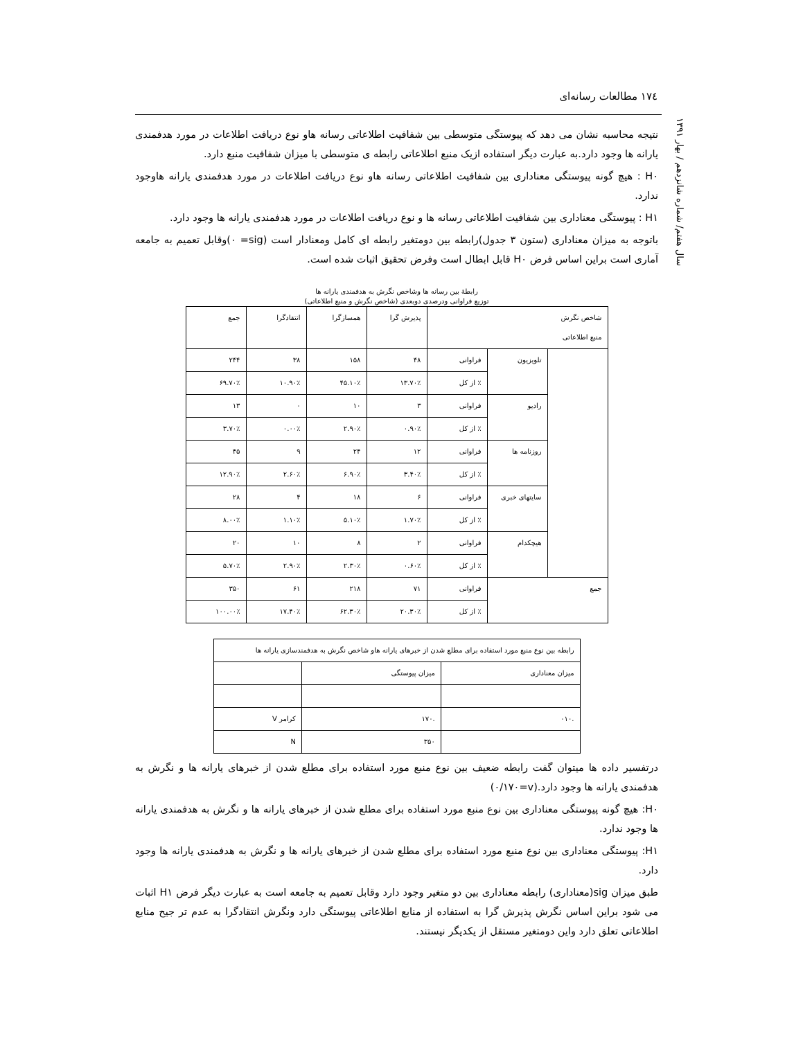١٧٤ مطالعات رسانه‌ای
سال هفتم/ شماره شانزدهم / بهار ١٣٩١
نتیجه محاسبه نشان می دهد که پیوستگی متوسطی بین شفافیت اطلاعاتی رسانه هاو نوع دریافت اطلاعات در مورد هدفمندی یارانه ها وجود دارد.به عبارت دیگر استفاده ازیک منبع اطلاعاتی رابطه ی متوسطی با میزان شفافیت منبع دارد.
H٠ : هیچ گونه پیوستگی معناداری بین شفافیت اطلاعاتی رسانه هاو نوع دریافت اطلاعات در مورد هدفمندی یارانه هاوجود ندارد.
H١ : پیوستگی معناداری بین شفافیت اطلاعاتی رسانه ها و نوع دریافت اطلاعات در مورد هدفمندی یارانه ها وجود دارد.
باتوجه به میزان معناداری (ستون ٣ جدول)رابطه بین دومتغیر رابطه ای کامل ومعنادار است (sig= ٠)وقابل تعمیم به جامعه آماری است براین اساس فرض H٠ قابل ابطال است وفرض تحقیق اثبات شده است.
رابطهٔ بین رسانه ها وشاخص نگرش به هدفمندی یارانه ها
توزیع فراوانی ودرصدی دوبعدی (شاخص نگرش و منبع اطلاعاتی)
| شاخص نگرش منبع اطلاعاتی | | | پذیرش گرا | همسازگرا | انتقادگرا | جمع |
| --- | --- | --- | --- | --- | --- | --- |
| | تلویزیون | فراوانی | ۴۸ | ۱۵۸ | ۳۸ | ۲۴۴ |
| | | ٪ از کل | ۱۳.۷۰٪ | ۴۵.۱۰٪ | ۱۰.۹۰٪ | ۶۹.۷۰٪ |
| | رادیو | فراوانی | ۳ | ۱۰ | ۰ | ۱۳ |
| | | ٪ از کل | ۰.۹۰٪ | ۲.۹۰٪ | ۰.۰۰٪ | ۳.۷۰٪ |
| | روزنامه ها | فراوانی | ۱۲ | ۲۴ | ۹ | ۴۵ |
| | | ٪ از کل | ۳.۴۰٪ | ۶.۹۰٪ | ۲.۶۰٪ | ۱۲.۹۰٪ |
| | سایتهای خبری | فراوانی | ۶ | ۱۸ | ۴ | ۲۸ |
| | | ٪ از کل | ۱.۷۰٪ | ۵.۱۰٪ | ۱.۱۰٪ | ۸.۰۰٪ |
| | هیچکدام | فراوانی | ۲ | ۸ | ۱۰ | ۲۰ |
| | | ٪ از کل | ۰.۶۰٪ | ۲.۳۰٪ | ۲.۹۰٪ | ۵.۷۰٪ |
| جمع | | فراوانی | ۷۱ | ۲۱۸ | ۶۱ | ۳۵۰ |
| | | ٪ از کل | ۲۰.۳۰٪ | ۶۲.۳۰٪ | ۱۷.۴۰٪ | ۱۰۰.۰۰٪ |
| رابطه بین نوع منبع مورد استفاده برای مطلع شدن از خبرهای یارانه هاو شاخص نگرش به هدفمندسازی یارانه ها | | |
| میزان معناداری | میزان پیوستگی | |
| .۰۱۰ | .۱۷۰ | کرامر V |
| | ۳۵۰ | N |
درتفسیر داده ها میتوان گفت رابطه ضعیف بین نوع منبع مورد استفاده برای مطلع شدن از خبرهای یارانه ها و نگرش به هدفمندی یارانه ها وجود دارد.(v=٠/١٧٠)
H٠: هیچ گونه پیوستگی معناداری بین نوع منبع مورد استفاده برای مطلع شدن از خبرهای یارانه ها و نگرش به هدفمندی یارانه ها وجود ندارد.
H١: پیوستگی معناداری بین نوع منبع مورد استفاده برای مطلع شدن از خبرهای یارانه ها و نگرش به هدفمندی یارانه ها وجود دارد.
طبق میزان sig(معناداری) رابطه معناداری بین دو متغیر وجود دارد وقابل تعمیم به جامعه است به عبارت دیگر فرض H١ اثبات می شود براین اساس نگرش پذیرش گرا به استفاده از منابع اطلاعاتی پیوستگی دارد ونگرش انتقادگرا به عدم تر جیح منابع اطلاعاتی تعلق دارد واین دومتغیر مستقل از یکدیگر نیستند.